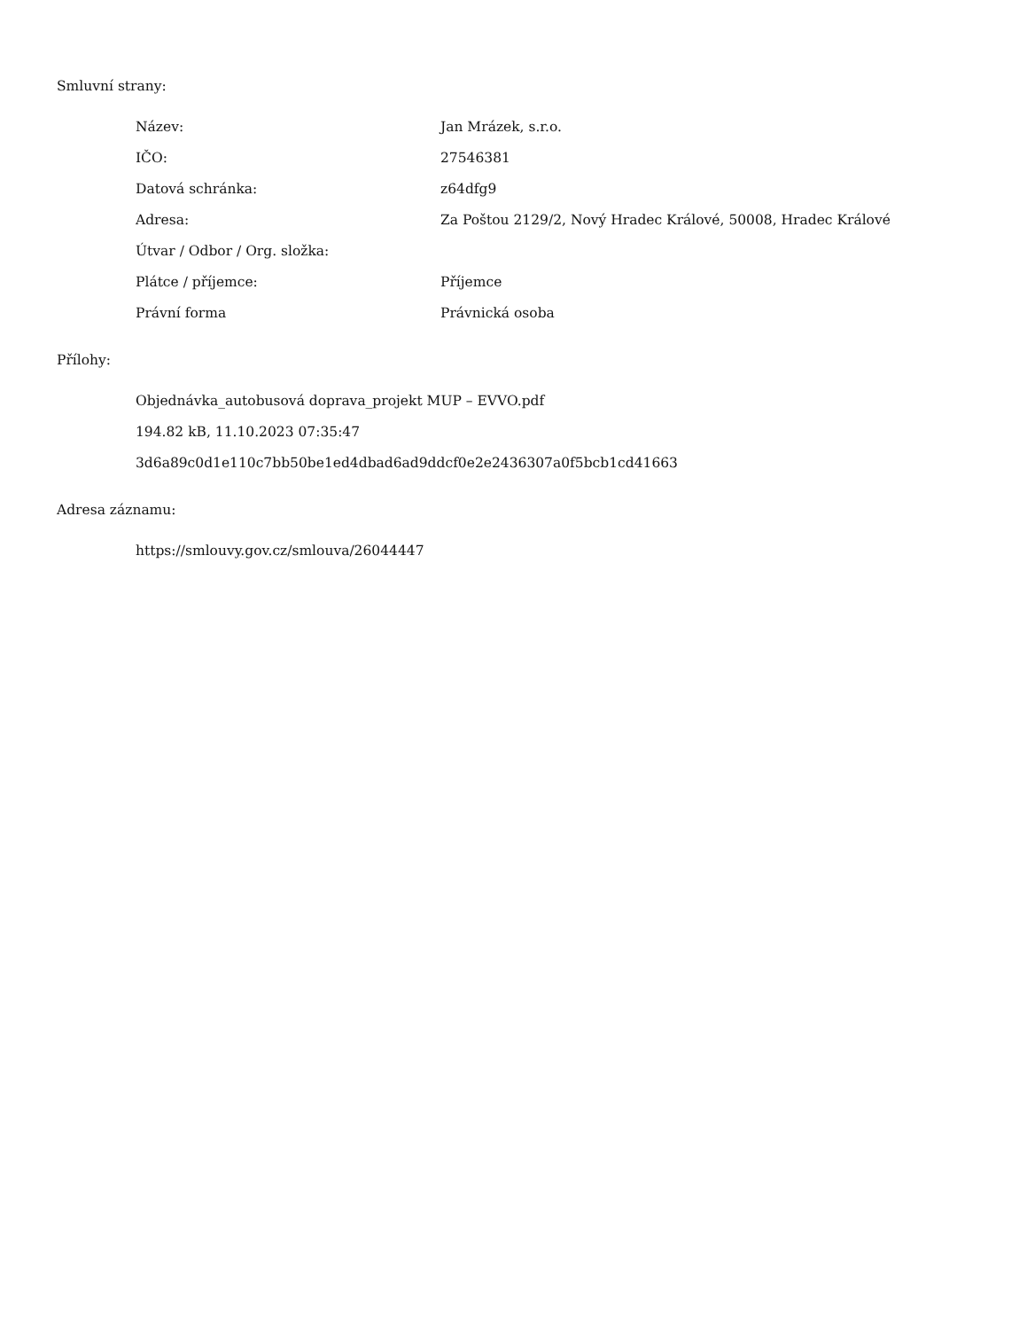Smluvní strany:
| Název: | Jan Mrázek, s.r.o. |
| IČO: | 27546381 |
| Datová schránka: | z64dfg9 |
| Adresa: | Za Poštou 2129/2, Nový Hradec Králové, 50008, Hradec Králové |
| Útvar / Odbor / Org. složka: | |
| Plátce / příjemce: | Příjemce |
| Právní forma | Právnická osoba |
Přílohy:
Objednávka_autobusová doprava_projekt MUP – EVVO.pdf
194.82 kB, 11.10.2023 07:35:47
3d6a89c0d1e110c7bb50be1ed4dbad6ad9ddcf0e2e2436307a0f5bcb1cd41663
Adresa záznamu:
https://smlouvy.gov.cz/smlouva/26044447